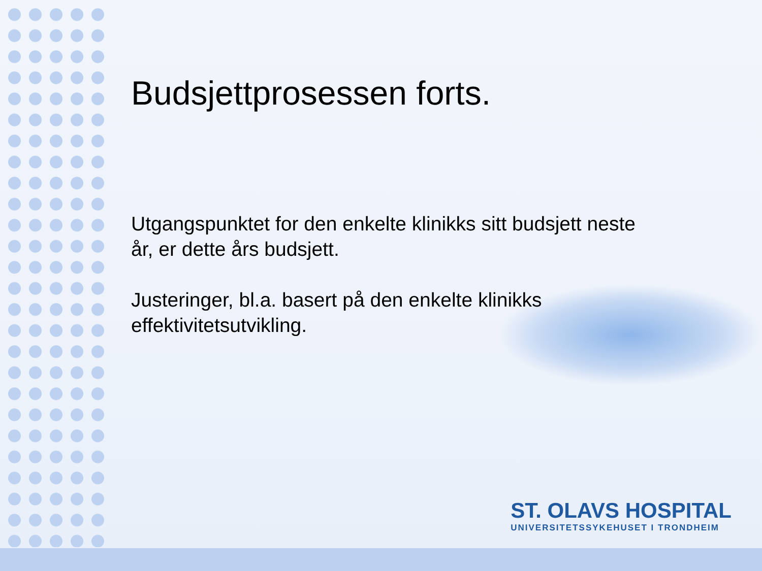Budsjettprosessen forts.
Utgangspunktet for den enkelte klinikks sitt budsjett neste år, er dette års budsjett.
Justeringer, bl.a. basert på den enkelte klinikks effektivitetsutvikling.
ST. OLAVS HOSPITAL
UNIVERSITETSSYKEHUSET I TRONDHEIM